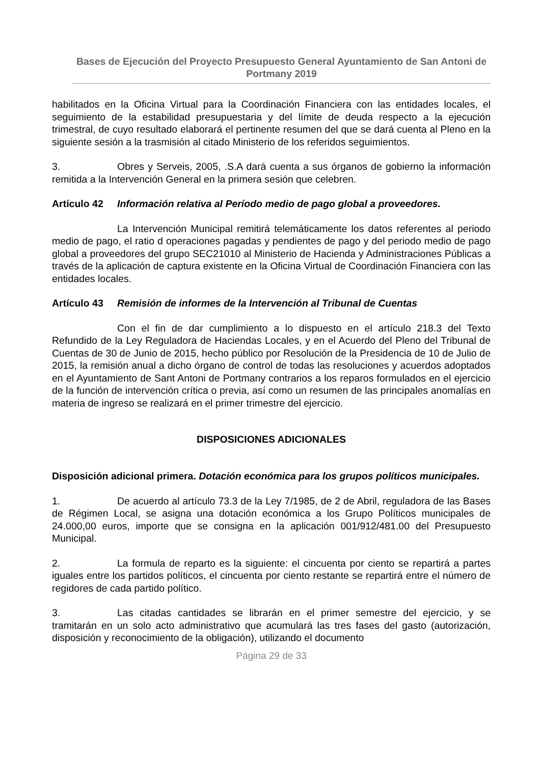Bases de Ejecución del Proyecto Presupuesto General Ayuntamiento de San Antoni de Portmany 2019
habilitados en la Oficina Virtual para la Coordinación Financiera con las entidades locales, el seguimiento de la estabilidad presupuestaria y del límite de deuda respecto a la ejecución trimestral, de cuyo resultado elaborará el pertinente resumen del que se dará cuenta al Pleno en la siguiente sesión a la trasmisión al citado Ministerio de los referidos seguimientos.
3. Obres y Serveis, 2005, .S.A dará cuenta a sus órganos de gobierno la información remitida a la Intervención General en la primera sesión que celebren.
Artículo 42 Información relativa al Período medio de pago global a proveedores.
La Intervención Municipal remitirá telemáticamente los datos referentes al periodo medio de pago, el ratio d operaciones pagadas y pendientes de pago y del periodo medio de pago global a proveedores del grupo SEC21010 al Ministerio de Hacienda y Administraciones Públicas a través de la aplicación de captura existente en la Oficina Virtual de Coordinación Financiera con las entidades locales.
Artículo 43 Remisión de informes de la Intervención al Tribunal de Cuentas
Con el fin de dar cumplimiento a lo dispuesto en el artículo 218.3 del Texto Refundido de la Ley Reguladora de Haciendas Locales, y en el Acuerdo del Pleno del Tribunal de Cuentas de 30 de Junio de 2015, hecho público por Resolución de la Presidencia de 10 de Julio de 2015, la remisión anual a dicho órgano de control de todas las resoluciones y acuerdos adoptados en el Ayuntamiento de Sant Antoni de Portmany contrarios a los reparos formulados en el ejercicio de la función de intervención crítica o previa, así como un resumen de las principales anomalías en materia de ingreso se realizará en el primer trimestre del ejercicio.
DISPOSICIONES ADICIONALES
Disposición adicional primera. Dotación económica para los grupos políticos municipales.
1. De acuerdo al artículo 73.3 de la Ley 7/1985, de 2 de Abril, reguladora de las Bases de Régimen Local, se asigna una dotación económica a los Grupo Políticos municipales de 24.000,00 euros, importe que se consigna en la aplicación 001/912/481.00 del Presupuesto Municipal.
2. La formula de reparto es la siguiente: el cincuenta por ciento se repartirá a partes iguales entre los partidos políticos, el cincuenta por ciento restante se repartirá entre el número de regidores de cada partido político.
3. Las citadas cantidades se librarán en el primer semestre del ejercicio, y se tramitarán en un solo acto administrativo que acumulará las tres fases del gasto (autorización, disposición y reconocimiento de la obligación), utilizando el documento
Página 29 de 33